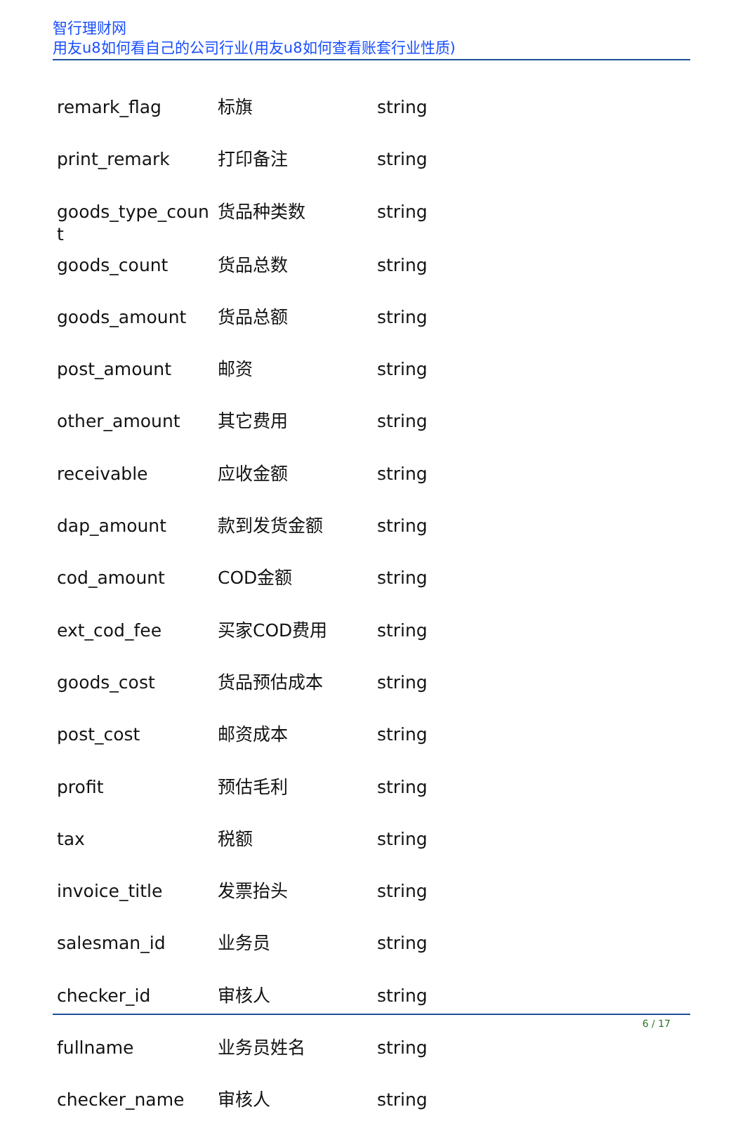智行理财网
用友u8如何看自己的公司行业(用友u8如何查看账套行业性质)
| remark_flag | 标旗 | string |
| print_remark | 打印备注 | string |
| goods_type_coun t | 货品种类数 | string |
| goods_count | 货品总数 | string |
| goods_amount | 货品总额 | string |
| post_amount | 邮资 | string |
| other_amount | 其它费用 | string |
| receivable | 应收金额 | string |
| dap_amount | 款到发货金额 | string |
| cod_amount | COD金额 | string |
| ext_cod_fee | 买家COD费用 | string |
| goods_cost | 货品预估成本 | string |
| post_cost | 邮资成本 | string |
| profit | 预估毛利 | string |
| tax | 税额 | string |
| invoice_title | 发票抬头 | string |
| salesman_id | 业务员 | string |
| checker_id | 审核人 | string |
| fullname | 业务员姓名 | string |
| checker_name | 审核人 | string |
6 / 17